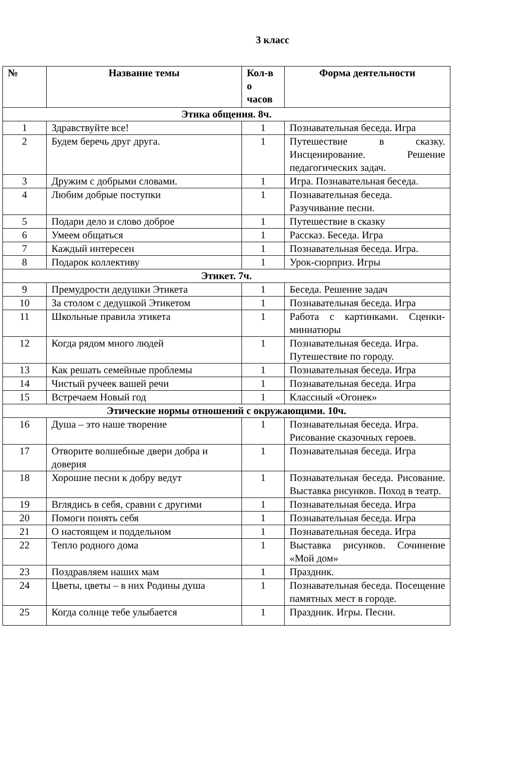3 класс
| № | Название темы | Кол-в о часов | Форма деятельности |
| --- | --- | --- | --- |
| Этика общения. 8ч. | | | |
| 1 | Здравствуйте все! | 1 | Познавательная беседа. Игра |
| 2 | Будем беречь друг друга. | 1 | Путешествие в сказку. Инсценирование. Решение педагогических задач. |
| 3 | Дружим с добрыми словами. | 1 | Игра. Познавательная беседа. |
| 4 | Любим добрые поступки | 1 | Познавательная беседа. Разучивание песни. |
| 5 | Подари дело и слово доброе | 1 | Путешествие в сказку |
| 6 | Умеем общаться | 1 | Рассказ. Беседа. Игра |
| 7 | Каждый интересен | 1 | Познавательная беседа. Игра. |
| 8 | Подарок коллективу | 1 | Урок-сюрприз. Игры |
| Этикет. 7ч. | | | |
| 9 | Премудрости дедушки Этикета | 1 | Беседа. Решение задач |
| 10 | За столом с дедушкой Этикетом | 1 | Познавательная беседа. Игра |
| 11 | Школьные правила этикета | 1 | Работа с картинками. Сценки-миниатюры |
| 12 | Когда рядом много людей | 1 | Познавательная беседа. Игра. Путешествие по городу. |
| 13 | Как решать семейные проблемы | 1 | Познавательная беседа. Игра |
| 14 | Чистый ручеек вашей речи | 1 | Познавательная беседа. Игра |
| 15 | Встречаем Новый год | 1 | Классный «Огонек» |
| Этические нормы отношений с окружающими. 10ч. | | | |
| 16 | Душа – это наше творение | 1 | Познавательная беседа. Игра. Рисование сказочных героев. |
| 17 | Отворите волшебные двери добра и доверия | 1 | Познавательная беседа. Игра |
| 18 | Хорошие песни к добру ведут | 1 | Познавательная беседа. Рисование. Выставка рисунков. Поход в театр. |
| 19 | Вглядись в себя, сравни с другими | 1 | Познавательная беседа. Игра |
| 20 | Помоги понять себя | 1 | Познавательная беседа. Игра |
| 21 | О настоящем и поддельном | 1 | Познавательная беседа. Игра |
| 22 | Тепло родного дома | 1 | Выставка рисунков. Сочинение «Мой дом» |
| 23 | Поздравляем наших мам | 1 | Праздник. |
| 24 | Цветы, цветы – в них Родины душа | 1 | Познавательная беседа. Посещение памятных мест в городе. |
| 25 | Когда солнце тебе улыбается | 1 | Праздник. Игры. Песни. |